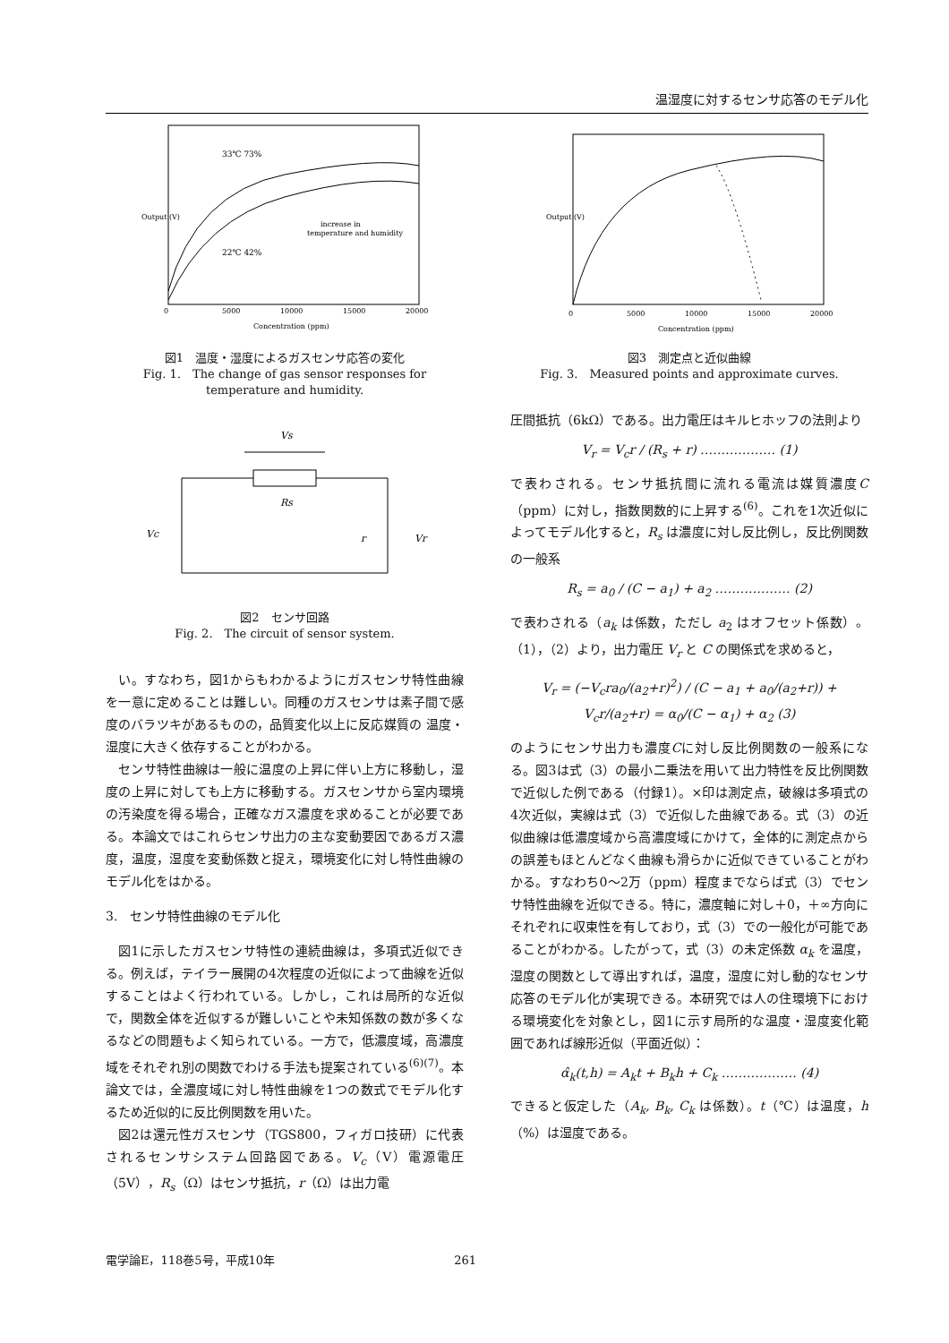温湿度に対するセンサ応答のモデル化
33℃ 73%
22℃ 42%
increase in
temperature and humidity
0
5000
10000
15000
20000
Concentration (ppm)
Output (V)
図1　温度・湿度によるガスセンサ応答の変化
Fig. 1.　The change of gas sensor responses for temperature and humidity.
Vs
Rs
Vc
r
Vr
図2　センサ回路
Fig. 2.　The circuit of sensor system.
い。すなわち，図1からもわかるようにガスセンサ特性曲線を一意に定めることは難しい。同種のガスセンサは素子間で感度のバラツキがあるものの，品質変化以上に反応媒質の 温度・湿度に大きく依存することがわかる。
センサ特性曲線は一般に温度の上昇に伴い上方に移動し，湿度の上昇に対しても上方に移動する。ガスセンサから室内環境の汚染度を得る場合，正確なガス濃度を求めることが必要である。本論文ではこれらセンサ出力の主な変動要因であるガス濃度，温度，湿度を変動係数と捉え，環境変化に対し特性曲線のモデル化をはかる。
3.　センサ特性曲線のモデル化
図1に示したガスセンサ特性の連続曲線は，多項式近似できる。例えば，テイラー展開の4次程度の近似によって曲線を近似することはよく行われている。しかし，これは局所的な近似で，関数全体を近似するが難しいことや未知係数の数が多くなるなどの問題もよく知られている。一方で，低濃度域，高濃度域をそれぞれ別の関数でわける手法も提案されている<sup>(6)(7)</sup>。本論文では，全濃度域に対し特性曲線を1つの数式でモデル化するため近似的に反比例関数を用いた。
図2は還元性ガスセンサ（TGS800，フィガロ技研）に代表されるセンサシステム回路図である。V<sub>c</sub>（V）電源電圧（5V），R<sub>s</sub>（Ω）はセンサ抵抗，r（Ω）は出力電
0
5000
10000
15000
20000
Concentration (ppm)
Output (V)
図3　測定点と近似曲線
Fig. 3.　Measured points and approximate curves.
圧間抵抗（6kΩ）である。出力電圧はキルヒホッフの法則より
V<sub>r</sub> = V<sub>c</sub>r / (R<sub>s</sub> + r) ……………… (1)
で表わされる。センサ抵抗間に流れる電流は媒質濃度C（ppm）に対し，指数関数的に上昇する<sup>(6)</sup>。これを1次近似によってモデル化すると，R<sub>s</sub> は濃度に対し反比例し，反比例関数の一般系
R<sub>s</sub> = a<sub>0</sub> / (C − a<sub>1</sub>) + a<sub>2</sub> ……………… (2)
で表わされる（a<sub>k</sub> は係数，ただし a<sub>2</sub> はオフセット係数）。（1），（2）より，出力電圧 V<sub>r</sub> と C の関係式を求めると，
V<sub>r</sub> = (−V<sub>c</sub>ra<sub>0</sub>/(a<sub>2</sub>+r)<sup>2</sup>) / (C − a<sub>1</sub> + a<sub>0</sub>/(a<sub>2</sub>+r)) + V<sub>c</sub>r/(a<sub>2</sub>+r) = α<sub>0</sub>/(C − α<sub>1</sub>) + α<sub>2</sub> (3)
のようにセンサ出力も濃度Cに対し反比例関数の一般系になる。図3は式（3）の最小二乗法を用いて出力特性を反比例関数で近似した例である（付録1）。×印は測定点，破線は多項式の4次近似，実線は式（3）で近似した曲線である。式（3）の近似曲線は低濃度域から高濃度域にかけて，全体的に測定点からの誤差もほとんどなく曲線も滑らかに近似できていることがわかる。すなわち0～2万（ppm）程度までならば式（3）でセンサ特性曲線を近似できる。特に，濃度軸に対し＋0，＋∞方向にそれぞれに収束性を有しており，式（3）での一般化が可能であることがわかる。したがって，式（3）の未定係数 α<sub>k</sub> を温度，湿度の関数として導出すれば，温度，湿度に対し動的なセンサ応答のモデル化が実現できる。本研究では人の住環境下における環境変化を対象とし，図1に示す局所的な温度・湿度変化範囲であれば線形近似（平面近似）：
α̂<sub>k</sub>(t,h) = A<sub>k</sub>t + B<sub>k</sub>h + C<sub>k</sub> ……………… (4)
できると仮定した（A<sub>k</sub>, B<sub>k</sub>, C<sub>k</sub> は係数）。t（℃）は温度，h（%）は湿度である。
電学論E，118巻5号，平成10年 261